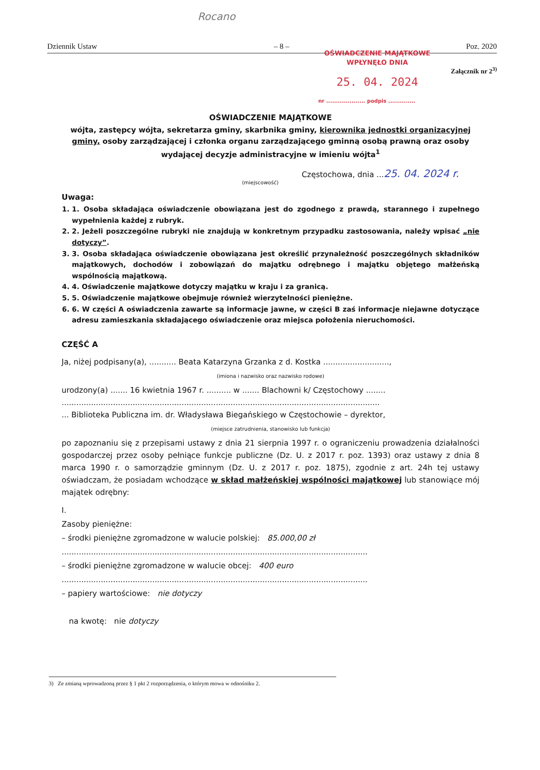Rocano
Dziennik Ustaw – 8 – Poz. 2020
OŚWIADCZENIE MAJĄTKOWE
WPŁYNĘŁO DNIA
25. 04. 2024
nr .................... podpis ..............
Załącznik nr 2<sup>3)</sup>
OŚWIADCZENIE MAJĄTKOWE
wójta, zastępcy wójta, sekretarza gminy, skarbnika gminy, kierownika jednostki organizacyjnej gminy, osoby zarządzającej i członka organu zarządzającego gminną osobą prawną oraz osoby wydającej decyzje administracyjne w imieniu wójta<sup>1</sup>
Częstochowa, dnia ...25. 04. 2024 r.
(miejscowość)
Uwaga:
1. 1. Osoba składająca oświadczenie obowiązana jest do zgodnego z prawdą, starannego i zupełnego wypełnienia każdej z rubryk.
2. 2. Jeżeli poszczególne rubryki nie znajdują w konkretnym przypadku zastosowania, należy wpisać „nie dotyczy”.
3. 3. Osoba składająca oświadczenie obowiązana jest określić przynależność poszczególnych składników majątkowych, dochodów i zobowiązań do majątku odrębnego i majątku objętego małżeńską wspólnością majątkową.
4. 4. Oświadczenie majątkowe dotyczy majątku w kraju i za granicą.
5. 5. Oświadczenie majątkowe obejmuje również wierzytelności pieniężne.
6. 6. W części A oświadczenia zawarte są informacje jawne, w części B zaś informacje niejawne dotyczące adresu zamieszkania składającego oświadczenie oraz miejsca położenia nieruchomości.
CZĘŚĆ A
Ja, niżej podpisany(a), ........... Beata Katarzyna Grzanka z d. Kostka ...........................,
(imiona i nazwisko oraz nazwisko rodowe)
urodzony(a) ....... 16 kwietnia 1967 r. .......... w ....... Blachowni k/ Częstochowy ........
..................................................................................................................................
... Biblioteka Publiczna im. dr. Władysława Biegańskiego w Częstochowie – dyrektor,
(miejsce zatrudnienia, stanowisko lub funkcja)
po zapoznaniu się z przepisami ustawy z dnia 21 sierpnia 1997 r. o ograniczeniu prowadzenia działalności gospodarczej przez osoby pełniące funkcje publiczne (Dz. U. z 2017 r. poz. 1393) oraz ustawy z dnia 8 marca 1990 r. o samorządzie gminnym (Dz. U. z 2017 r. poz. 1875), zgodnie z art. 24h tej ustawy oświadczam, że posiadam wchodzące w skład małżeńskiej wspólności majątkowej lub stanowiące mój majątek odrębny:
I.
Zasoby pieniężne:
– środki pieniężne zgromadzone w walucie polskiej: 85.000,00 zł
.............................................................................................................................
– środki pieniężne zgromadzone w walucie obcej: 400 euro
.............................................................................................................................
– papiery wartościowe: nie dotyczy
na kwotę: nie dotyczy
3) Ze zmianą wprowadzoną przez § 1 pkt 2 rozporządzenia, o którym mowa w odnośniku 2.